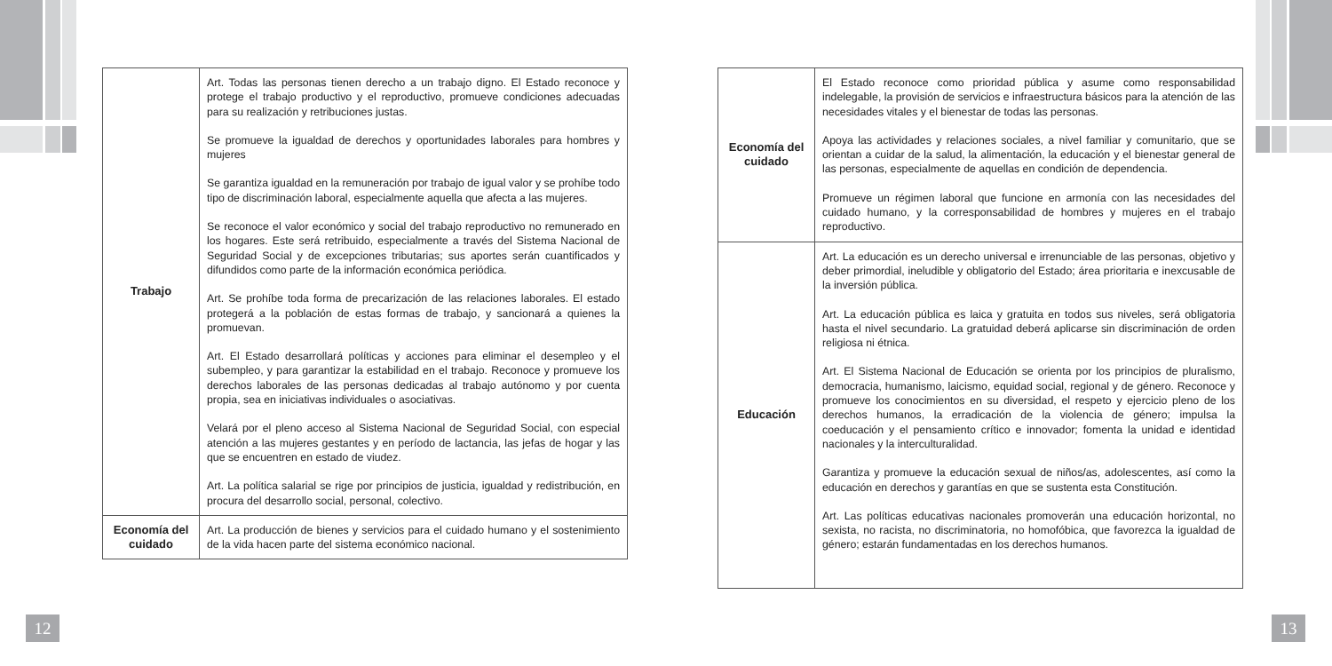| Trabajo | Art. Todas las personas tienen derecho a un trabajo digno. El Estado reconoce y protege el trabajo productivo y el reproductivo, promueve condiciones adecuadas para su realización y retribuciones justas. Se promueve la igualdad de derechos y oportunidades laborales para hombres y mujeres Se garantiza igualdad en la remuneración por trabajo de igual valor y se prohíbe todo tipo de discriminación laboral, especialmente aquella que afecta a las mujeres. Se reconoce el valor económico y social del trabajo reproductivo no remunerado en los hogares. Este será retribuido, especialmente a través del Sistema Nacional de Seguridad Social y de excepciones tributarias; sus aportes serán cuantificados y difundidos como parte de la información económica periódica. Art. Se prohíbe toda forma de precarización de las relaciones laborales. El estado protegerá a la población de estas formas de trabajo, y sancionará a quienes la promuevan. Art. El Estado desarrollará políticas y acciones para eliminar el desempleo y el subempleo, y para garantizar la estabilidad en el trabajo. Reconoce y promueve los derechos laborales de las personas dedicadas al trabajo autónomo y por cuenta propia, sea en iniciativas individuales o asociativas. Velará por el pleno acceso al Sistema Nacional de Seguridad Social, con especial atención a las mujeres gestantes y en período de lactancia, las jefas de hogar y las que se encuentren en estado de viudez. Art. La política salarial se rige por principios de justicia, igualdad y redistribución, en procura del desarrollo social, personal, colectivo. |
| Economía del cuidado | Art. La producción de bienes y servicios para el cuidado humano y el sostenimiento de la vida hacen parte del sistema económico nacional. |
12
| Economía del cuidado | El Estado reconoce como prioridad pública y asume como responsabilidad indelegable, la provisión de servicios e infraestructura básicos para la atención de las necesidades vitales y el bienestar de todas las personas. Apoya las actividades y relaciones sociales, a nivel familiar y comunitario, que se orientan a cuidar de la salud, la alimentación, la educación y el bienestar general de las personas, especialmente de aquellas en condición de dependencia. Promueve un régimen laboral que funcione en armonía con las necesidades del cuidado humano, y la corresponsabilidad de hombres y mujeres en el trabajo reproductivo. |
| Educación | Art. La educación es un derecho universal e irrenunciable de las personas, objetivo y deber primordial, ineludible y obligatorio del Estado; área prioritaria e inexcusable de la inversión pública. Art. La educación pública es laica y gratuita en todos sus niveles, será obligatoria hasta el nivel secundario. La gratuidad deberá aplicarse sin discriminación de orden religiosa ni étnica. Art. El Sistema Nacional de Educación se orienta por los principios de pluralismo, democracia, humanismo, laicismo, equidad social, regional y de género. Reconoce y promueve los conocimientos en su diversidad, el respeto y ejercicio pleno de los derechos humanos, la erradicación de la violencia de género; impulsa la coeducación y el pensamiento crítico e innovador; fomenta la unidad e identidad nacionales y la interculturalidad. Garantiza y promueve la educación sexual de niños/as, adolescentes, así como la educación en derechos y garantías en que se sustenta esta Constitución. Art. Las políticas educativas nacionales promoverán una educación horizontal, no sexista, no racista, no discriminatoria, no homofóbica, que favorezca la igualdad de género; estarán fundamentadas en los derechos humanos. |
13